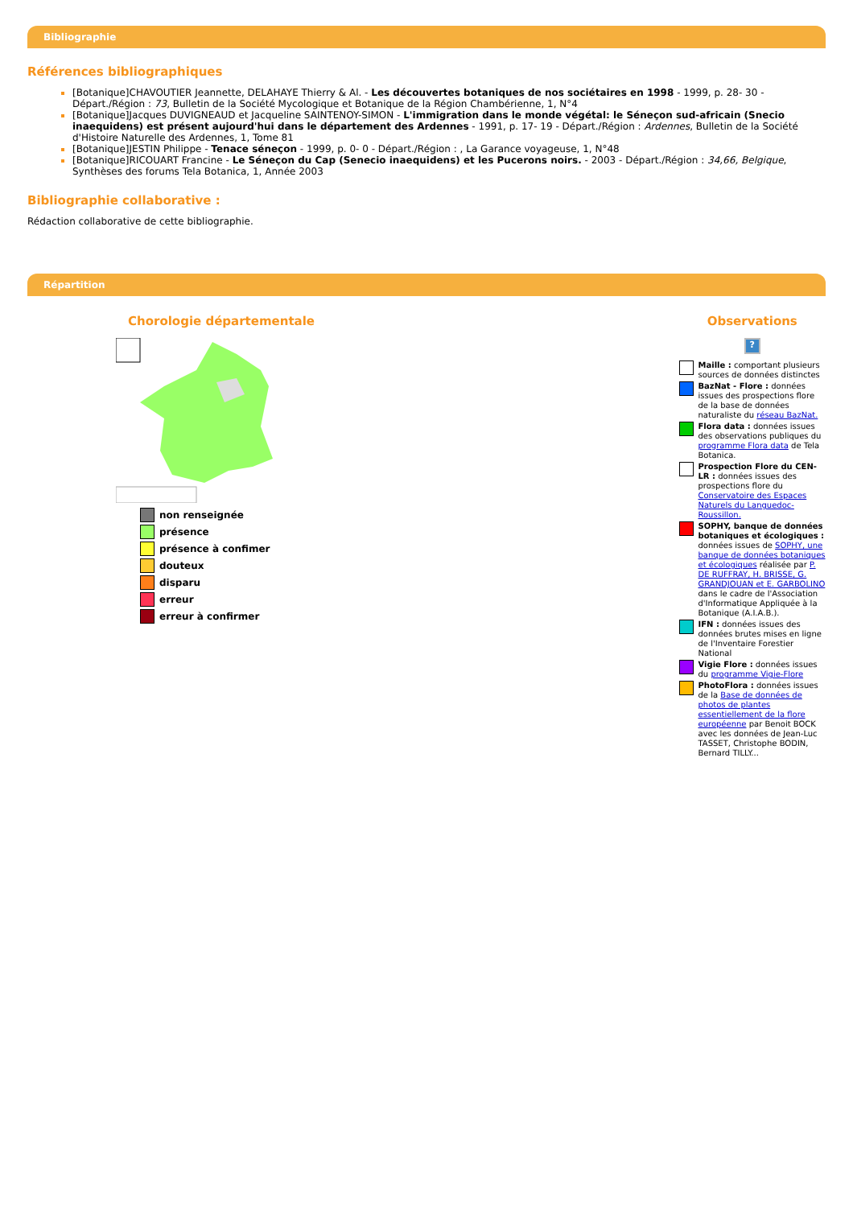Bibliographie
Références bibliographiques
[Botanique]CHAVOUTIER Jeannette, DELAHAYE Thierry & Al. - Les découvertes botaniques de nos sociétaires en 1998 - 1999, p. 28- 30 - Départ./Région : 73, Bulletin de la Société Mycologique et Botanique de la Région Chambérienne, 1, N°4
[Botanique]Jacques DUVIGNEAUD et Jacqueline SAINTENOY-SIMON - L'immigration dans le monde végétal: le Séneçon sud-africain (Snecio inaequidens) est présent aujourd'hui dans le département des Ardennes - 1991, p. 17- 19 - Départ./Région : Ardennes, Bulletin de la Société d'Histoire Naturelle des Ardennes, 1, Tome 81
[Botanique]JESTIN Philippe - Tenace séneçon - 1999, p. 0- 0 - Départ./Région : , La Garance voyageuse, 1, N°48
[Botanique]RICOUART Francine - Le Séneçon du Cap (Senecio inaequidens) et les Pucerons noirs. - 2003 - Départ./Région : 34,66, Belgique, Synthèses des forums Tela Botanica, 1, Année 2003
Bibliographie collaborative :
Rédaction collaborative de cette bibliographie.
Répartition
Chorologie départementale
non renseignée
présence
présence à confimer
douteux
disparu
erreur
erreur à confirmer
Observations
?
Maille : comportant plusieurs sources de données distinctes
BazNat - Flore : données issues des prospections flore de la base de données naturaliste du réseau BazNat.
Flora data : données issues des observations publiques du programme Flora data de Tela Botanica.
Prospection Flore du CEN-LR : données issues des prospections flore du Conservatoire des Espaces Naturels du Languedoc-Roussillon.
SOPHY, banque de données botaniques et écologiques : données issues de SOPHY, une banque de données botaniques et écologiques réalisée par P. DE RUFFRAY, H. BRISSE, G. GRANDJOUAN et E. GARBOLINO dans le cadre de l'Association d'Informatique Appliquée à la Botanique (A.I.A.B.).
IFN : données issues des données brutes mises en ligne de l'Inventaire Forestier National
Vigie Flore : données issues du programme Vigie-Flore
PhotoFlora : données issues de la Base de données de photos de plantes essentiellement de la flore européenne par Benoit BOCK avec les données de Jean-Luc TASSET, Christophe BODIN, Bernard TILLY...